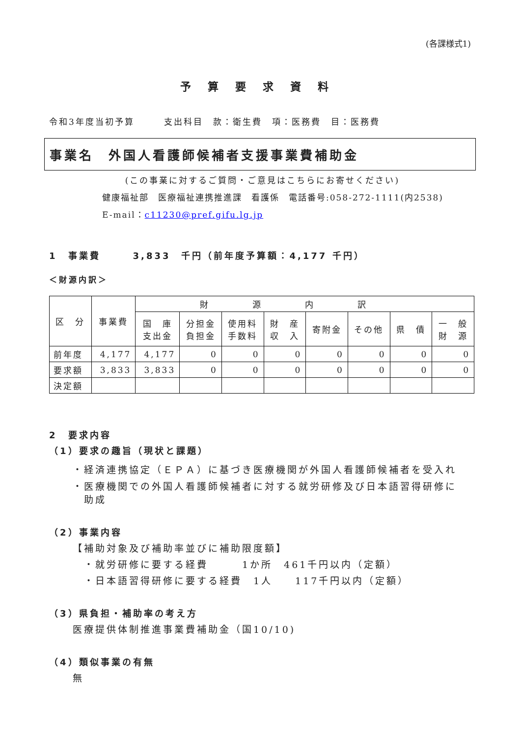(各課様式1)
予算要求資料
令和3年度当初予算　　　支出科目　款：衛生費　項：医務費　目：医務費
事業名　外国人看護師候補者支援事業費補助金
(この事業に対するご質問・ご意見はこちらにお寄せください)
健康福祉部　医療福祉連携推進課　看護係　電話番号:058-272-1111(内2538)
E-mail：c11230@pref.gifu.lg.jp
1　事業費　　　3,833　千円（前年度予算額：4,177 千円）
＜財源内訳＞
| 区 分 | 事業費 | 財源内訳 | | | | | | | |
| --- | --- | --- | --- | --- | --- | --- | --- | --- | --- |
| | | 国 庫 支出金 | 分担金 負担金 | 使用料 手数料 | 財 産 収 入 | 寄附金 | その他 | 県 債 | 一 般 財 源 |
| 前年度 | 4,177 | 4,177 | 0 | 0 | 0 | 0 | 0 | 0 | 0 |
| 要求額 | 3,833 | 3,833 | 0 | 0 | 0 | 0 | 0 | 0 | 0 |
| 決定額 | | | | | | | | | |
2　要求内容
（1）要求の趣旨（現状と課題）
・経済連携協定（ＥＰＡ）に基づき医療機関が外国人看護師候補者を受入れ
・医療機関での外国人看護師候補者に対する就労研修及び日本語習得研修に
　助成
（2）事業内容
【補助対象及び補助率並びに補助限度額】
　・就労研修に要する経費　　　1か所　461千円以内（定額）
　・日本語習得研修に要する経費　1人　　117千円以内（定額）
（3）県負担・補助率の考え方
医療提供体制推進事業費補助金（国10/10)
（4）類似事業の有無
無